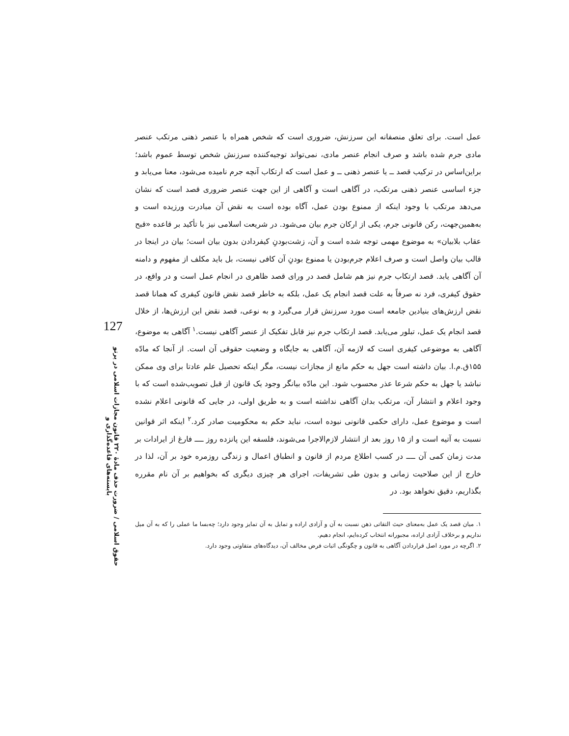127
حقوق اسلامی / ضرورت حذف مادهٔ ۲۲۰ قانون مجازات اسلامی در پرتو بایسته‌های قاعده‌گذاری و
عمل است. برای تعلق منصفانه این سرزنش، ضروری است که شخص همراه با عنصر ذهنی مرتکب عنصر مادی جرم شده باشد و صرف انجام عنصر مادی، نمی‌تواند توجیه‌کننده سرزنش شخص توسط عموم باشد؛ براین‌اساس در ترکیب قصد ــ یا عنصر ذهنی ــ و عمل است که ارتکاب آنچه جرم نامیده می‌شود، معنا می‌یابد و جزء اساسی عنصر ذهنی مرتکب، در آگاهی است و آگاهی از این جهت عنصر ضروری قصد است که نشان می‌دهد مرتکب با وجود اینکه از ممنوع بودن عمل، آگاه بوده است به نقض آن مبادرت ورزیده است و به‌همین‌جهت، رکن قانونی جرم، یکی از ارکان جرم بیان می‌شود. در شریعت اسلامی نیز با تأکید بر قاعده «قبح عقاب بلابیان» به موضوع مهمی توجه شده است و آن، زشت‌بودنِ کیفردادن بدون بیان است؛ بیان در اینجا در قالب بیان واصل است و صرف اعلام جرم‌بودن یا ممنوع بودنِ آن کافی نیست، بل باید مکلف از مفهوم و دامنه آن آگاهی یابد. قصد ارتکاب جرم نیز هم شامل قصد در ورای قصد ظاهری در انجام عمل است و در واقع، در حقوق کیفری، فرد نه صرفاً به علت قصد انجام یک عمل، بلکه به خاطر قصد نقض قانون کیفری که همانا قصد نقض ارزش‌های بنیادین جامعه است مورد سرزنش قرار می‌گیرد و به نوعی، قصد نقض این ارزش‌ها، از خلال قصد انجام یک عمل، تبلور می‌یابد. قصد ارتکاب جرم نیز قابل تفکیک از عنصر آگاهی نیست.<sup>۱</sup> آگاهی به موضوع، آگاهی به موضوعی کیفری است که لازمه آن، آگاهی به جایگاه و وضعیت حقوقی آن است. از آنجا که مادّه ۱۵۵ق.م.ا. بیان داشته است جهل به حکم مانع از مجازات نیست، مگر اینکه تحصیل علم عادتا برای وی ممکن نباشد یا جهل به حکم شرعا عذر محسوب شود. این مادّه بیانگر وجود یک قانون از قبل تصویب‌شده است که با وجود اعلام و انتشار آن، مرتکب بدان آگاهی نداشته است و به طریق اولی، در جایی که قانونی اعلام نشده است و موضوع عمل، دارای حکمی قانونی نبوده است، نباید حکم به محکومیت صادر کرد.<sup>۲</sup> اینکه اثر قوانین نسبت به آتیه است و از ۱۵ روز بعد از انتشار لازم‌الاجرا می‌شوند، فلسفه این پانزده روز ــــ فارغ از ایرادات بر مدت زمان کمی آن ــــ در کسب اطلاع مردم از قانون و انطباق اعمال و زندگی روزمره خود بر آن، لذا در خارج از این صلاحیت زمانی و بدون طی تشریفات، اجرای هر چیزی دیگری که بخواهیم بر آن نام مقرره بگذاریم، دقیق نخواهد بود. در
۱. میان قصد یک عمل به‌معنای حیث التفاتی ذهن نسبت به آن و آزادی اراده و تمایل به آن تمایز وجود دارد؛ چه‌بسا ما عملی را که به آن میل نداریم و برخلاف آزادی اراده، مجبورانه انتخاب کرده‌ایم، انجام دهیم.
۲. اگرچه در مورد اصل قراردادن آگاهی به قانون و چگونگی اثبات فرض مخالف آن، دیدگاه‌های متفاوتی وجود دارد.